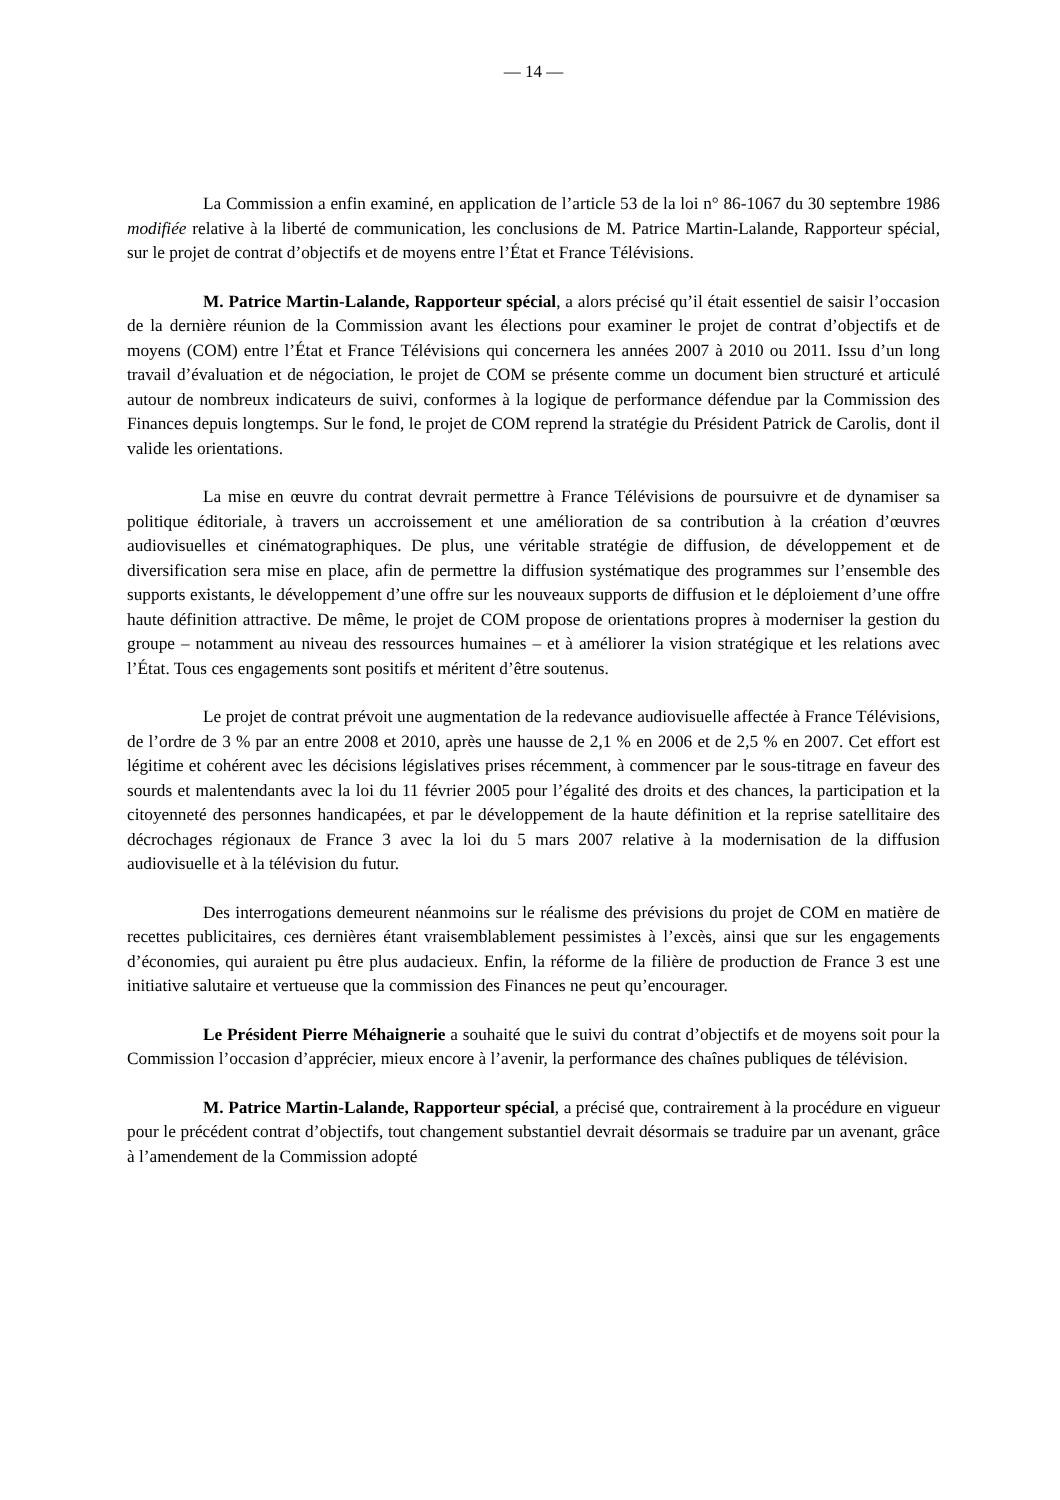— 14 —
La Commission a enfin examiné, en application de l’article 53 de la loi n° 86-1067 du 30 septembre 1986 modifiée relative à la liberté de communication, les conclusions de M. Patrice Martin-Lalande, Rapporteur spécial, sur le projet de contrat d’objectifs et de moyens entre l’État et France Télévisions.
M. Patrice Martin-Lalande, Rapporteur spécial, a alors précisé qu’il était essentiel de saisir l’occasion de la dernière réunion de la Commission avant les élections pour examiner le projet de contrat d’objectifs et de moyens (COM) entre l’État et France Télévisions qui concernera les années 2007 à 2010 ou 2011. Issu d’un long travail d’évaluation et de négociation, le projet de COM se présente comme un document bien structuré et articulé autour de nombreux indicateurs de suivi, conformes à la logique de performance défendue par la Commission des Finances depuis longtemps. Sur le fond, le projet de COM reprend la stratégie du Président Patrick de Carolis, dont il valide les orientations.
La mise en œuvre du contrat devrait permettre à France Télévisions de poursuivre et de dynamiser sa politique éditoriale, à travers un accroissement et une amélioration de sa contribution à la création d’œuvres audiovisuelles et cinématographiques. De plus, une véritable stratégie de diffusion, de développement et de diversification sera mise en place, afin de permettre la diffusion systématique des programmes sur l’ensemble des supports existants, le développement d’une offre sur les nouveaux supports de diffusion et le déploiement d’une offre haute définition attractive. De même, le projet de COM propose de orientations propres à moderniser la gestion du groupe – notamment au niveau des ressources humaines – et à améliorer la vision stratégique et les relations avec l’État. Tous ces engagements sont positifs et méritent d’être soutenus.
Le projet de contrat prévoit une augmentation de la redevance audiovisuelle affectée à France Télévisions, de l’ordre de 3 % par an entre 2008 et 2010, après une hausse de 2,1 % en 2006 et de 2,5 % en 2007. Cet effort est légitime et cohérent avec les décisions législatives prises récemment, à commencer par le sous-titrage en faveur des sourds et malentendants avec la loi du 11 février 2005 pour l’égalité des droits et des chances, la participation et la citoyenneté des personnes handicapées, et par le développement de la haute définition et la reprise satellitaire des décrochages régionaux de France 3 avec la loi du 5 mars 2007 relative à la modernisation de la diffusion audiovisuelle et à la télévision du futur.
Des interrogations demeurent néanmoins sur le réalisme des prévisions du projet de COM en matière de recettes publicitaires, ces dernières étant vraisemblablement pessimistes à l’excès, ainsi que sur les engagements d’économies, qui auraient pu être plus audacieux. Enfin, la réforme de la filière de production de France 3 est une initiative salutaire et vertueuse que la commission des Finances ne peut qu’encourager.
Le Président Pierre Méhaignerie a souhaité que le suivi du contrat d’objectifs et de moyens soit pour la Commission l’occasion d’apprécier, mieux encore à l’avenir, la performance des chaînes publiques de télévision.
M. Patrice Martin-Lalande, Rapporteur spécial, a précisé que, contrairement à la procédure en vigueur pour le précédent contrat d’objectifs, tout changement substantiel devrait désormais se traduire par un avenant, grâce à l’amendement de la Commission adopté